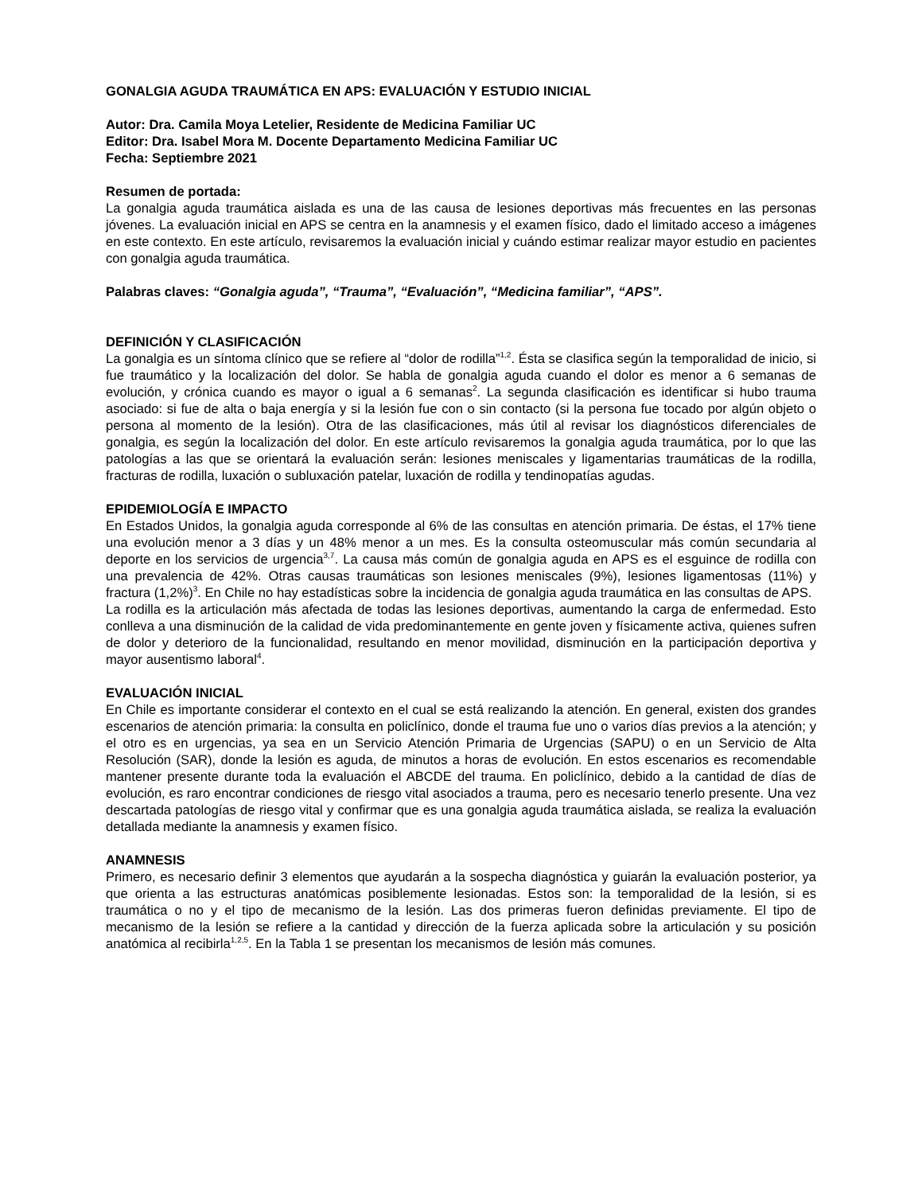GONALGIA AGUDA TRAUMÁTICA EN APS: EVALUACIÓN Y ESTUDIO INICIAL
Autor: Dra. Camila Moya Letelier, Residente de Medicina Familiar UC
Editor: Dra. Isabel Mora M. Docente Departamento Medicina Familiar UC
Fecha: Septiembre 2021
Resumen de portada:
La gonalgia aguda traumática aislada es una de las causa de lesiones deportivas más frecuentes en las personas jóvenes. La evaluación inicial en APS se centra en la anamnesis y el examen físico, dado el limitado acceso a imágenes en este contexto. En este artículo, revisaremos la evaluación inicial y cuándo estimar realizar mayor estudio en pacientes con gonalgia aguda traumática.
Palabras claves: “Gonalgia aguda”, “Trauma”, “Evaluación”, “Medicina familiar”, “APS”.
DEFINICIÓN Y CLASIFICACIÓN
La gonalgia es un síntoma clínico que se refiere al “dolor de rodilla”<sup>1,2</sup>. Ésta se clasifica según la temporalidad de inicio, si fue traumático y la localización del dolor. Se habla de gonalgia aguda cuando el dolor es menor a 6 semanas de evolución, y crónica cuando es mayor o igual a 6 semanas<sup>2</sup>. La segunda clasificación es identificar si hubo trauma asociado: si fue de alta o baja energía y si la lesión fue con o sin contacto (si la persona fue tocado por algún objeto o persona al momento de la lesión). Otra de las clasificaciones, más útil al revisar los diagnósticos diferenciales de gonalgia, es según la localización del dolor. En este artículo revisaremos la gonalgia aguda traumática, por lo que las patologías a las que se orientará la evaluación serán: lesiones meniscales y ligamentarias traumáticas de la rodilla, fracturas de rodilla, luxación o subluxación patelar, luxación de rodilla y tendinopatías agudas.
EPIDEMIOLOGÍA E IMPACTO
En Estados Unidos, la gonalgia aguda corresponde al 6% de las consultas en atención primaria. De éstas, el 17% tiene una evolución menor a 3 días y un 48% menor a un mes. Es la consulta osteomuscular más común secundaria al deporte en los servicios de urgencia<sup>3,7</sup>. La causa más común de gonalgia aguda en APS es el esguince de rodilla con una prevalencia de 42%. Otras causas traumáticas son lesiones meniscales (9%), lesiones ligamentosas (11%) y fractura (1,2%)<sup>3</sup>. En Chile no hay estadísticas sobre la incidencia de gonalgia aguda traumática en las consultas de APS.
La rodilla es la articulación más afectada de todas las lesiones deportivas, aumentando la carga de enfermedad. Esto conlleva a una disminución de la calidad de vida predominantemente en gente joven y físicamente activa, quienes sufren de dolor y deterioro de la funcionalidad, resultando en menor movilidad, disminución en la participación deportiva y mayor ausentismo laboral<sup>4</sup>.
EVALUACIÓN INICIAL
En Chile es importante considerar el contexto en el cual se está realizando la atención. En general, existen dos grandes escenarios de atención primaria: la consulta en policlínico, donde el trauma fue uno o varios días previos a la atención; y el otro es en urgencias, ya sea en un Servicio Atención Primaria de Urgencias (SAPU) o en un Servicio de Alta Resolución (SAR), donde la lesión es aguda, de minutos a horas de evolución. En estos escenarios es recomendable mantener presente durante toda la evaluación el ABCDE del trauma. En policlínico, debido a la cantidad de días de evolución, es raro encontrar condiciones de riesgo vital asociados a trauma, pero es necesario tenerlo presente. Una vez descartada patologías de riesgo vital y confirmar que es una gonalgia aguda traumática aislada, se realiza la evaluación detallada mediante la anamnesis y examen físico.
ANAMNESIS
Primero, es necesario definir 3 elementos que ayudarán a la sospecha diagnóstica y guiarán la evaluación posterior, ya que orienta a las estructuras anatómicas posiblemente lesionadas. Estos son: la temporalidad de la lesión, si es traumática o no y el tipo de mecanismo de la lesión. Las dos primeras fueron definidas previamente. El tipo de mecanismo de la lesión se refiere a la cantidad y dirección de la fuerza aplicada sobre la articulación y su posición anatómica al recibirla<sup>1,2,5</sup>. En la Tabla 1 se presentan los mecanismos de lesión más comunes.